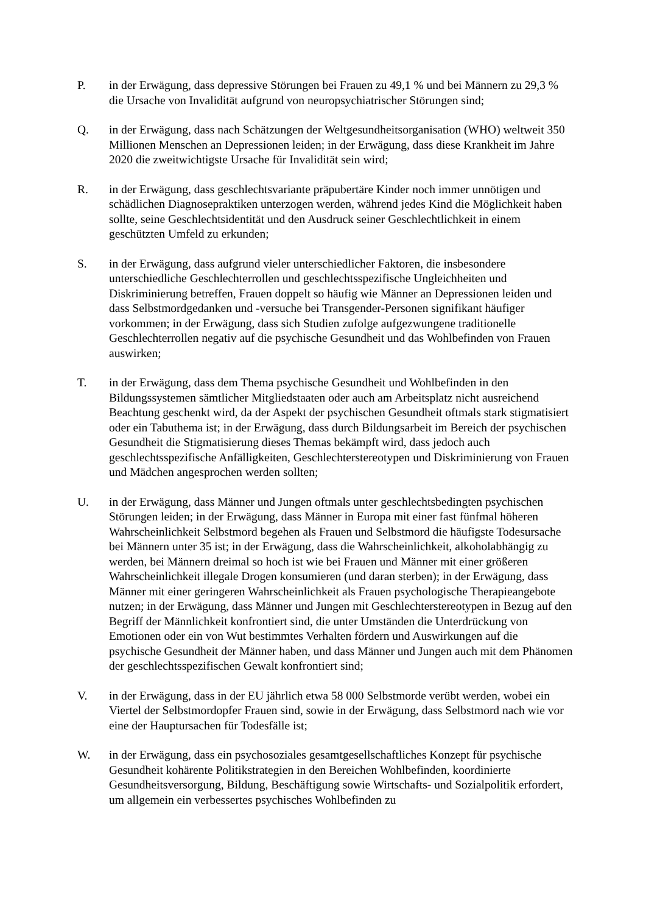P. in der Erwägung, dass depressive Störungen bei Frauen zu 49,1 % und bei Männern zu 29,3 % die Ursache von Invalidität aufgrund von neuropsychiatrischer Störungen sind;
Q. in der Erwägung, dass nach Schätzungen der Weltgesundheitsorganisation (WHO) weltweit 350 Millionen Menschen an Depressionen leiden; in der Erwägung, dass diese Krankheit im Jahre 2020 die zweitwichtigste Ursache für Invalidität sein wird;
R. in der Erwägung, dass geschlechtsvariante präpubertäre Kinder noch immer unnötigen und schädlichen Diagnosepraktiken unterzogen werden, während jedes Kind die Möglichkeit haben sollte, seine Geschlechtsidentität und den Ausdruck seiner Geschlechtlichkeit in einem geschützten Umfeld zu erkunden;
S. in der Erwägung, dass aufgrund vieler unterschiedlicher Faktoren, die insbesondere unterschiedliche Geschlechterrollen und geschlechtsspezifische Ungleichheiten und Diskriminierung betreffen, Frauen doppelt so häufig wie Männer an Depressionen leiden und dass Selbstmordgedanken und -versuche bei Transgender-Personen signifikant häufiger vorkommen; in der Erwägung, dass sich Studien zufolge aufgezwungene traditionelle Geschlechterrollen negativ auf die psychische Gesundheit und das Wohlbefinden von Frauen auswirken;
T. in der Erwägung, dass dem Thema psychische Gesundheit und Wohlbefinden in den Bildungssystemen sämtlicher Mitgliedstaaten oder auch am Arbeitsplatz nicht ausreichend Beachtung geschenkt wird, da der Aspekt der psychischen Gesundheit oftmals stark stigmatisiert oder ein Tabuthema ist; in der Erwägung, dass durch Bildungsarbeit im Bereich der psychischen Gesundheit die Stigmatisierung dieses Themas bekämpft wird, dass jedoch auch geschlechtsspezifische Anfälligkeiten, Geschlechterstereotypen und Diskriminierung von Frauen und Mädchen angesprochen werden sollten;
U. in der Erwägung, dass Männer und Jungen oftmals unter geschlechtsbedingten psychischen Störungen leiden; in der Erwägung, dass Männer in Europa mit einer fast fünfmal höheren Wahrscheinlichkeit Selbstmord begehen als Frauen und Selbstmord die häufigste Todesursache bei Männern unter 35 ist; in der Erwägung, dass die Wahrscheinlichkeit, alkoholabhängig zu werden, bei Männern dreimal so hoch ist wie bei Frauen und Männer mit einer größeren Wahrscheinlichkeit illegale Drogen konsumieren (und daran sterben); in der Erwägung, dass Männer mit einer geringeren Wahrscheinlichkeit als Frauen psychologische Therapieangebote nutzen; in der Erwägung, dass Männer und Jungen mit Geschlechterstereotypen in Bezug auf den Begriff der Männlichkeit konfrontiert sind, die unter Umständen die Unterdrückung von Emotionen oder ein von Wut bestimmtes Verhalten fördern und Auswirkungen auf die psychische Gesundheit der Männer haben, und dass Männer und Jungen auch mit dem Phänomen der geschlechtsspezifischen Gewalt konfrontiert sind;
V. in der Erwägung, dass in der EU jährlich etwa 58 000 Selbstmorde verübt werden, wobei ein Viertel der Selbstmordopfer Frauen sind, sowie in der Erwägung, dass Selbstmord nach wie vor eine der Hauptursachen für Todesfälle ist;
W. in der Erwägung, dass ein psychosoziales gesamtgesellschaftliches Konzept für psychische Gesundheit kohärente Politikstrategien in den Bereichen Wohlbefinden, koordinierte Gesundheitsversorgung, Bildung, Beschäftigung sowie Wirtschafts- und Sozialpolitik erfordert, um allgemein ein verbessertes psychisches Wohlbefinden zu